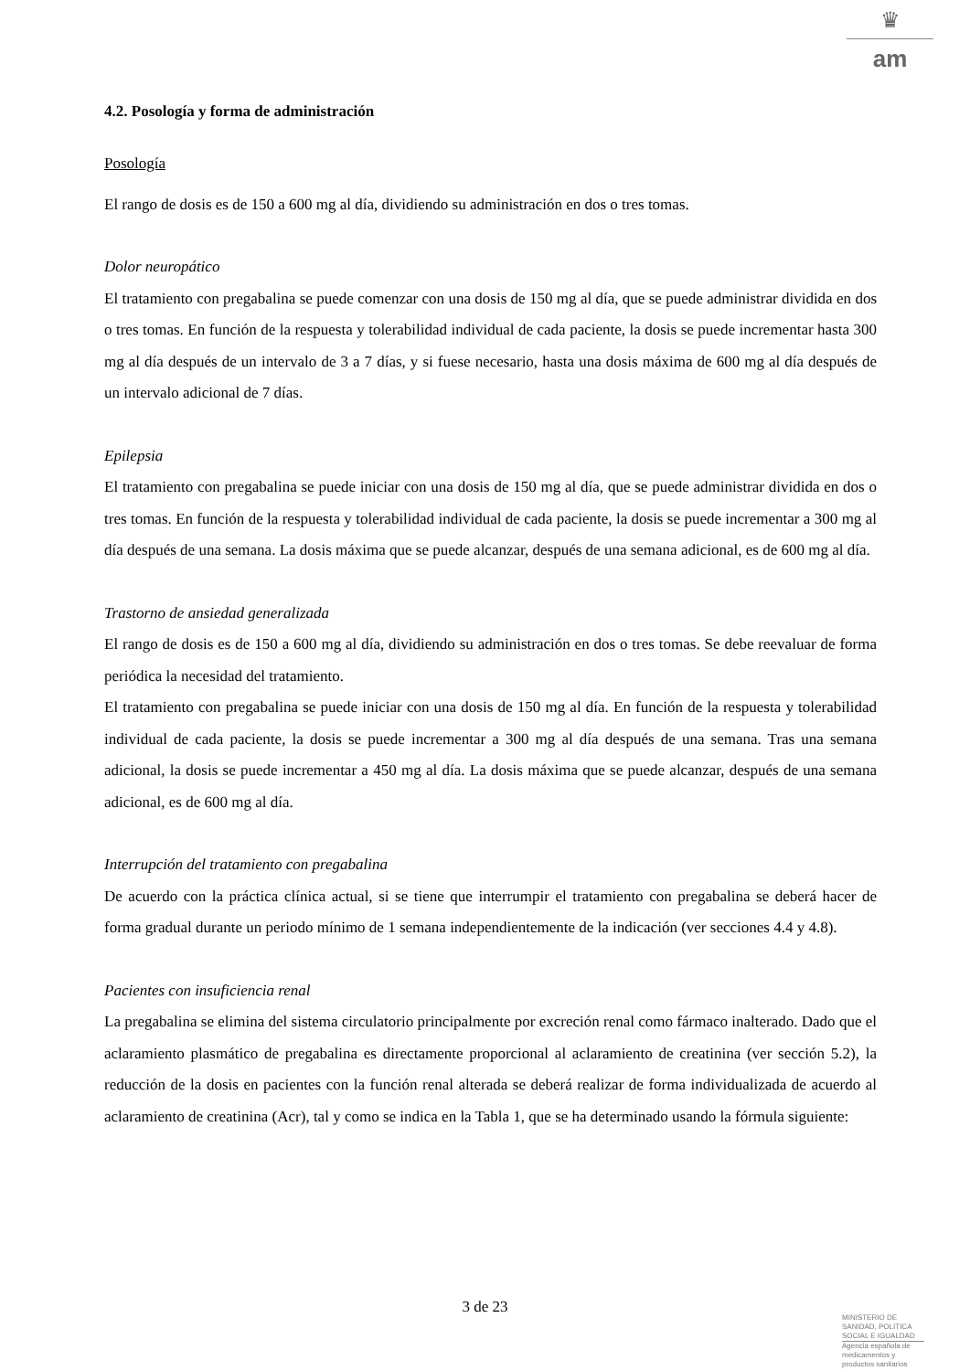♛
am
4.2. Posología y forma de administración
Posología
El rango de dosis es de 150 a 600 mg al día, dividiendo su administración en dos o tres tomas.
Dolor neuropático
El tratamiento con pregabalina se puede comenzar con una dosis de 150 mg al día, que se puede administrar dividida en dos o tres tomas. En función de la respuesta y tolerabilidad individual de cada paciente, la dosis se puede incrementar hasta 300 mg al día después de un intervalo de 3 a 7 días, y si fuese necesario, hasta una dosis máxima de 600 mg al día después de un intervalo adicional de 7 días.
Epilepsia
El tratamiento con pregabalina se puede iniciar con una dosis de 150 mg al día, que se puede administrar dividida en dos o tres tomas. En función de la respuesta y tolerabilidad individual de cada paciente, la dosis se puede incrementar a 300 mg al día después de una semana. La dosis máxima que se puede alcanzar, después de una semana adicional, es de 600 mg al día.
Trastorno de ansiedad generalizada
El rango de dosis es de 150 a 600 mg al día, dividiendo su administración en dos o tres tomas. Se debe reevaluar de forma periódica la necesidad del tratamiento.
El tratamiento con pregabalina se puede iniciar con una dosis de 150 mg al día. En función de la respuesta y tolerabilidad individual de cada paciente, la dosis se puede incrementar a 300 mg al día después de una semana. Tras una semana adicional, la dosis se puede incrementar a 450 mg al día. La dosis máxima que se puede alcanzar, después de una semana adicional, es de 600 mg al día.
Interrupción del tratamiento con pregabalina
De acuerdo con la práctica clínica actual, si se tiene que interrumpir el tratamiento con pregabalina se deberá hacer de forma gradual durante un periodo mínimo de 1 semana independientemente de la indicación (ver secciones 4.4 y 4.8).
Pacientes con insuficiencia renal
La pregabalina se elimina del sistema circulatorio principalmente por excreción renal como fármaco inalterado. Dado que el aclaramiento plasmático de pregabalina es directamente proporcional al aclaramiento de creatinina (ver sección 5.2), la reducción de la dosis en pacientes con la función renal alterada se deberá realizar de forma individualizada de acuerdo al aclaramiento de creatinina (Acr), tal y como se indica en la Tabla 1, que se ha determinado usando la fórmula siguiente:
3 de 23
MINISTERIO DE
SANIDAD, POLITICA
SOCIAL E IGUALDAD
Agencia española de
medicamentos y
productos sanitarios